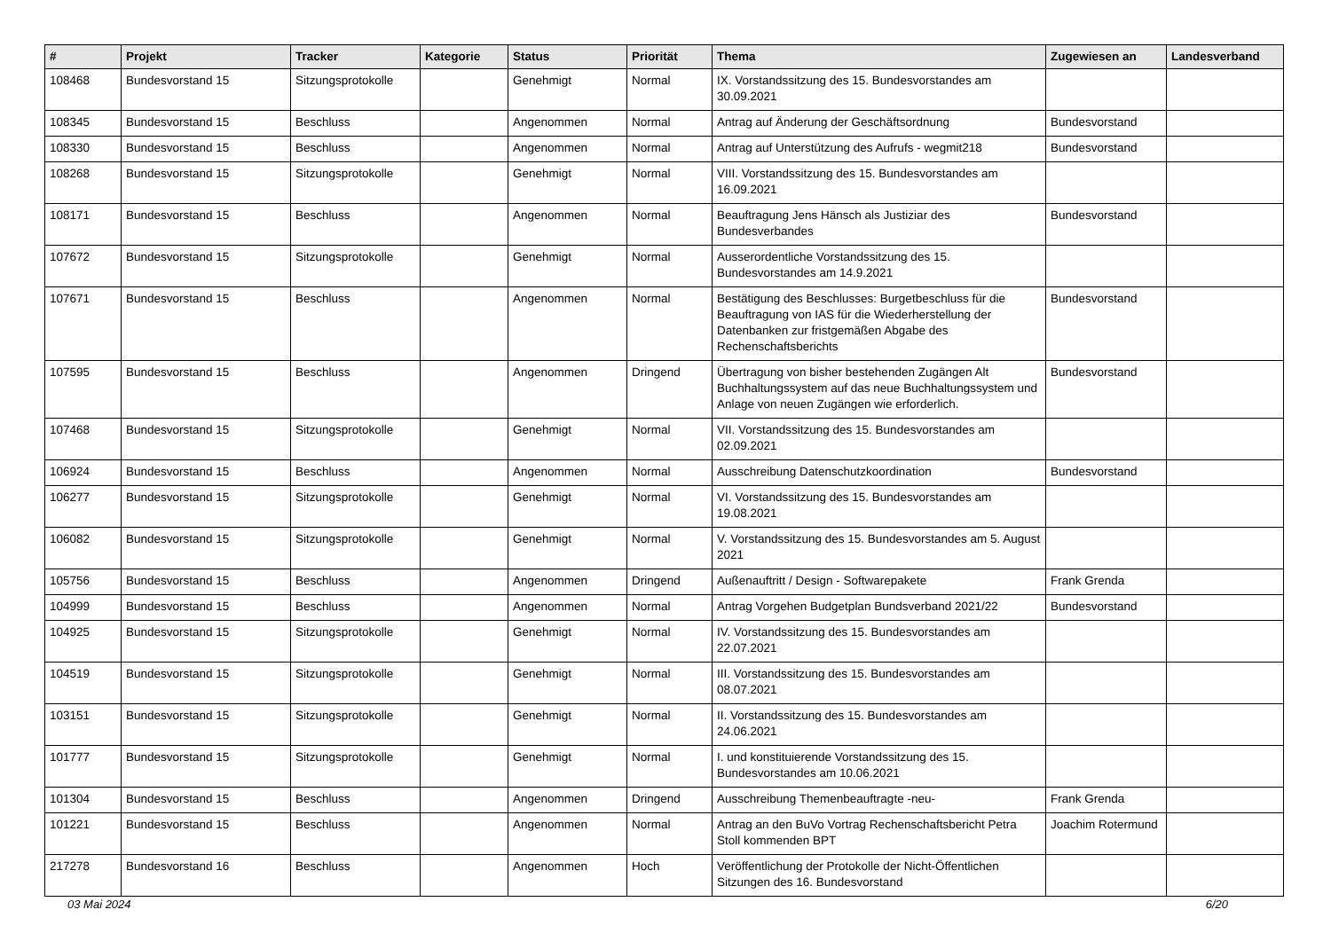| # | Projekt | Tracker | Kategorie | Status | Priorität | Thema | Zugewiesen an | Landesverband |
| --- | --- | --- | --- | --- | --- | --- | --- | --- |
| 108468 | Bundesvorstand 15 | Sitzungsprotokolle | | Genehmigt | Normal | IX. Vorstandssitzung des 15. Bundesvorstandes am 30.09.2021 | | |
| 108345 | Bundesvorstand 15 | Beschluss | | Angenommen | Normal | Antrag auf Änderung der Geschäftsordnung | Bundesvorstand | |
| 108330 | Bundesvorstand 15 | Beschluss | | Angenommen | Normal | Antrag auf Unterstützung des Aufrufs - wegmit218 | Bundesvorstand | |
| 108268 | Bundesvorstand 15 | Sitzungsprotokolle | | Genehmigt | Normal | VIII. Vorstandssitzung des 15. Bundesvorstandes am 16.09.2021 | | |
| 108171 | Bundesvorstand 15 | Beschluss | | Angenommen | Normal | Beauftragung Jens Hänsch als Justiziar des Bundesverbandes | Bundesvorstand | |
| 107672 | Bundesvorstand 15 | Sitzungsprotokolle | | Genehmigt | Normal | Ausserordentliche Vorstandssitzung des 15. Bundesvorstandes am 14.9.2021 | | |
| 107671 | Bundesvorstand 15 | Beschluss | | Angenommen | Normal | Bestätigung des Beschlusses: Burgetbeschluss für die Beauftragung von IAS für die Wiederherstellung der Datenbanken zur fristgemäßen Abgabe des Rechenschaftsberichts | Bundesvorstand | |
| 107595 | Bundesvorstand 15 | Beschluss | | Angenommen | Dringend | Übertragung von bisher bestehenden Zugängen Alt Buchhaltungssystem auf das neue Buchhaltungssystem und Anlage von neuen Zugängen wie erforderlich. | Bundesvorstand | |
| 107468 | Bundesvorstand 15 | Sitzungsprotokolle | | Genehmigt | Normal | VII. Vorstandssitzung des 15. Bundesvorstandes am 02.09.2021 | | |
| 106924 | Bundesvorstand 15 | Beschluss | | Angenommen | Normal | Ausschreibung Datenschutzkoordination | Bundesvorstand | |
| 106277 | Bundesvorstand 15 | Sitzungsprotokolle | | Genehmigt | Normal | VI. Vorstandssitzung des 15. Bundesvorstandes am 19.08.2021 | | |
| 106082 | Bundesvorstand 15 | Sitzungsprotokolle | | Genehmigt | Normal | V. Vorstandssitzung des 15. Bundesvorstandes am 5. August 2021 | | |
| 105756 | Bundesvorstand 15 | Beschluss | | Angenommen | Dringend | Außenauftritt / Design - Softwarepakete | Frank Grenda | |
| 104999 | Bundesvorstand 15 | Beschluss | | Angenommen | Normal | Antrag Vorgehen Budgetplan Bundsverband 2021/22 | Bundesvorstand | |
| 104925 | Bundesvorstand 15 | Sitzungsprotokolle | | Genehmigt | Normal | IV. Vorstandssitzung des 15. Bundesvorstandes am 22.07.2021 | | |
| 104519 | Bundesvorstand 15 | Sitzungsprotokolle | | Genehmigt | Normal | III. Vorstandssitzung des 15. Bundesvorstandes am 08.07.2021 | | |
| 103151 | Bundesvorstand 15 | Sitzungsprotokolle | | Genehmigt | Normal | II. Vorstandssitzung des 15. Bundesvorstandes am 24.06.2021 | | |
| 101777 | Bundesvorstand 15 | Sitzungsprotokolle | | Genehmigt | Normal | I. und konstituierende Vorstandssitzung des 15. Bundesvorstandes am 10.06.2021 | | |
| 101304 | Bundesvorstand 15 | Beschluss | | Angenommen | Dringend | Ausschreibung Themenbeauftragte -neu- | Frank Grenda | |
| 101221 | Bundesvorstand 15 | Beschluss | | Angenommen | Normal | Antrag an den BuVo Vortrag Rechenschaftsbericht Petra Stoll kommenden BPT | Joachim Rotermund | |
| 217278 | Bundesvorstand 16 | Beschluss | | Angenommen | Hoch | Veröffentlichung der Protokolle der Nicht-Öffentlichen Sitzungen des 16. Bundesvorstand | | |
03 Mai 2024 6/20